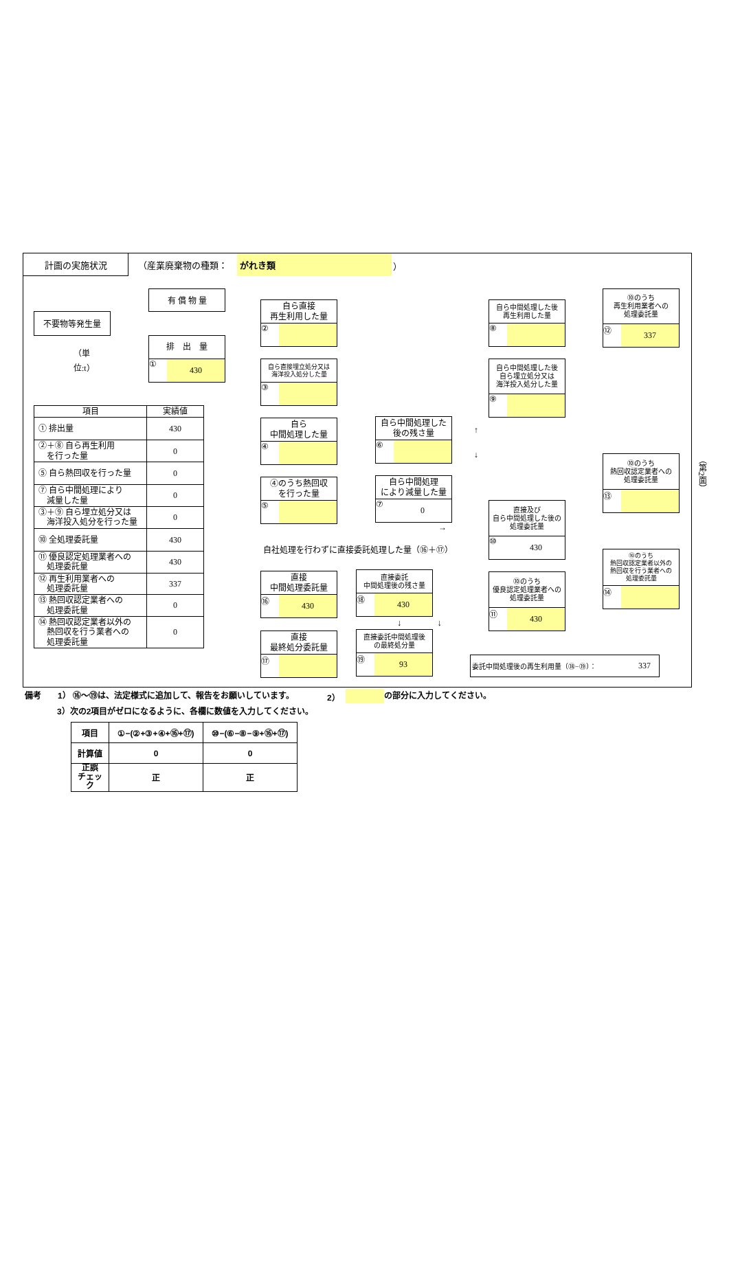計画の実施状況 （産業廃棄物の種類： がれき類 ）
不要物等発生量
（単位:t）
有 償 物 量
排　出　量
① 430
| 項目 | 実績値 |
| --- | --- |
| ① 排出量 | 430 |
| ②＋⑧ 自ら再生利用 を行った量 | 0 |
| ⑤ 自ら熱回収を行った量 | 0 |
| ⑦ 自ら中間処理により 減量した量 | 0 |
| ③＋⑨ 自ら埋立処分又は 海洋投入処分を行った量 | 0 |
| ⑩ 全処理委託量 | 430 |
| ⑪ 優良認定処理業者への 処理委託量 | 430 |
| ⑫ 再生利用業者への 処理委託量 | 337 |
| ⑬ 熱回収認定業者への 処理委託量 | 0 |
| ⑭ 熱回収認定業者以外の 熱回収を行う業者への 処理委託量 | 0 |
自ら直接
再生利用した量
②
自ら直接埋立処分又は
海洋投入処分した量
③
自ら
中間処理した量
④
④のうち熱回収
を行った量
⑤
自社処理を行わずに直接委託処理した量（⑯＋⑰）
直接
中間処理委託量
⑯ 430
直接
最終処分委託量
⑰
自ら中間処理した
後の残さ量
⑥
自ら中間処理
により減量した量
⑦ 0
→
直接委託
中間処理後の残さ量
⑱ 430
↓　　　　↓
直接委託中間処理後
の最終処分量
⑲ 93
自ら中間処理した後
再生利用した量
⑧
自ら中間処理した後
自ら埋立処分又は
海洋投入処分した量
⑨
↑
↓
直接及び
自ら中間処理した後の
処理委託量
⑩ 430
⑩のうち
優良認定処理業者への
処理委託量
⑪ 430
委託中間処理後の再生利用量（⑱−⑲）： 337
⑩のうち
再生利用業者への
処理委託量
⑫ 337
⑩のうち
熱回収認定業者への
処理委託量
⑬
⑩のうち
熱回収認定業者以外の
熱回収を行う業者への
処理委託量
⑭
（第2面）
備考 1） ⑯～⑲は、法定様式に追加して、報告をお願いしています。 2） の部分に入力してください。
3）次の2項目がゼロになるように、各欄に数値を入力してください。
| 項目 | ①−(②+③+④+⑯+⑰) | ⑩−(⑥−⑧−⑨+⑯+⑰) |
| --- | --- | --- |
| 計算値 | 0 | 0 |
| 正誤 チェック | 正 | 正 |